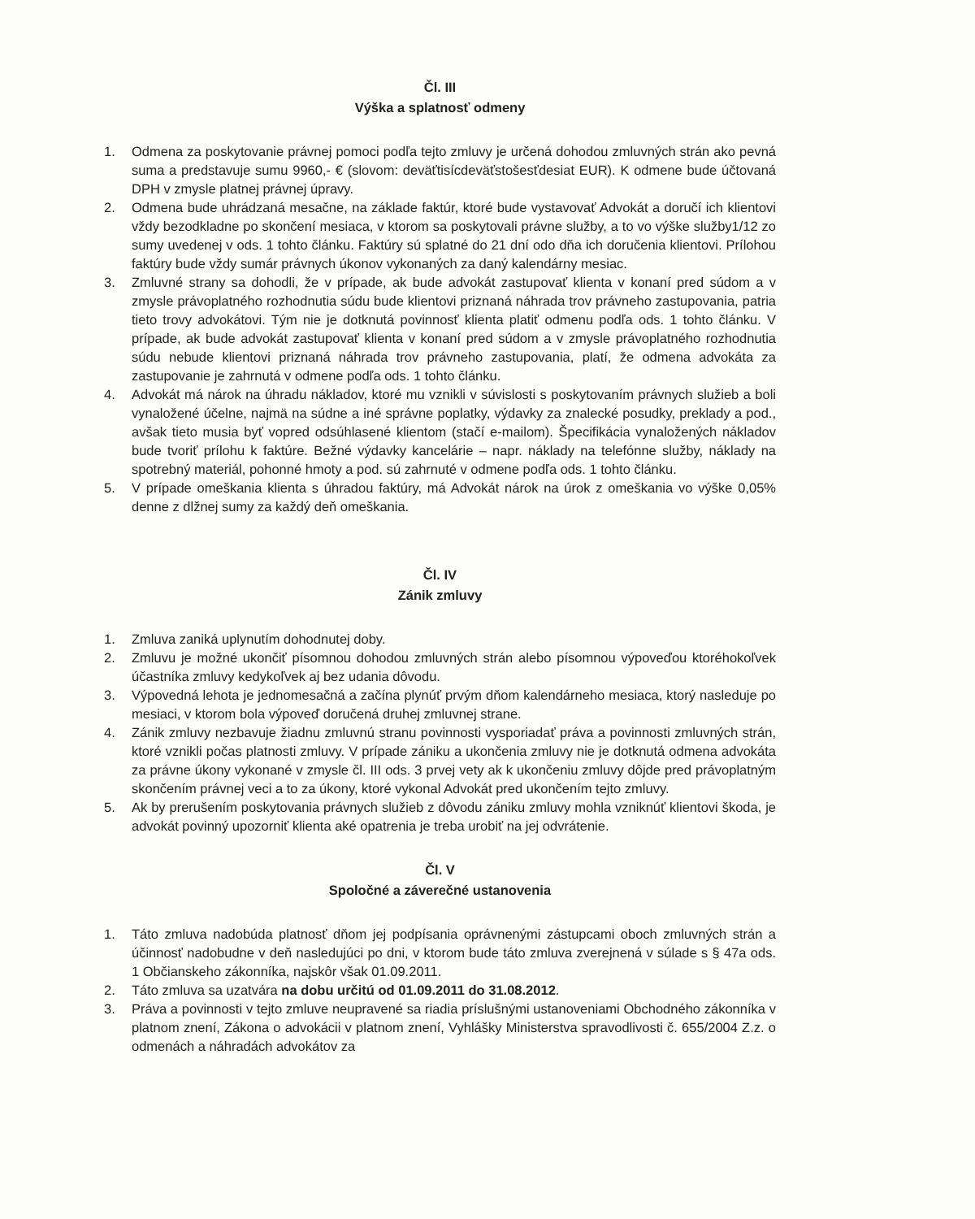Čl. III
Výška a splatnosť odmeny
1. Odmena za poskytovanie právnej pomoci podľa tejto zmluvy je určená dohodou zmluvných strán ako pevná suma a predstavuje sumu 9960,- € (slovom: deväťtisícdeväťstošesťdesiat EUR). K odmene bude účtovaná DPH v zmysle platnej právnej úpravy.
2. Odmena bude uhrádzaná mesačne, na základe faktúr, ktoré bude vystavovať Advokát a doručí ich klientovi vždy bezodkladne po skončení mesiaca, v ktorom sa poskytovali právne služby, a to vo výške služby1/12 zo sumy uvedenej v ods. 1 tohto článku. Faktúry sú splatné do 21 dní odo dňa ich doručenia klientovi. Prílohou faktúry bude vždy sumár právnych úkonov vykonaných za daný kalendárny mesiac.
3. Zmluvné strany sa dohodli, že v prípade, ak bude advokát zastupovať klienta v konaní pred súdom a v zmysle právoplatného rozhodnutia súdu bude klientovi priznaná náhrada trov právneho zastupovania, patria tieto trovy advokátovi. Tým nie je dotknutá povinnosť klienta platiť odmenu podľa ods. 1 tohto článku. V prípade, ak bude advokát zastupovať klienta v konaní pred súdom a v zmysle právoplatného rozhodnutia súdu nebude klientovi priznaná náhrada trov právneho zastupovania, platí, že odmena advokáta za zastupovanie je zahrnutá v odmene podľa ods. 1 tohto článku.
4. Advokát má nárok na úhradu nákladov, ktoré mu vznikli v súvislosti s poskytovaním právnych služieb a boli vynaložené účelne, najmä na súdne a iné správne poplatky, výdavky za znalecké posudky, preklady a pod., avšak tieto musia byť vopred odsúhlasené klientom (stačí e-mailom). Špecifikácia vynaložených nákladov bude tvoriť prílohu k faktúre. Bežné výdavky kancelárie – napr. náklady na telefónne služby, náklady na spotrebný materiál, pohonné hmoty a pod. sú zahrnuté v odmene podľa ods. 1 tohto článku.
5. V prípade omeškania klienta s úhradou faktúry, má Advokát nárok na úrok z omeškania vo výške 0,05% denne z dlžnej sumy za každý deň omeškania.
Čl. IV
Zánik zmluvy
1. Zmluva zaniká uplynutím dohodnutej doby.
2. Zmluvu je možné ukončiť písomnou dohodou zmluvných strán alebo písomnou výpoveďou ktoréhokoľvek účastníka zmluvy kedykoľvek aj bez udania dôvodu.
3. Výpovedná lehota je jednomesačná a začína plynúť prvým dňom kalendárneho mesiaca, ktorý nasleduje po mesiaci, v ktorom bola výpoveď doručená druhej zmluvnej strane.
4. Zánik zmluvy nezbavuje žiadnu zmluvnú stranu povinnosti vysporiadať práva a povinnosti zmluvných strán, ktoré vznikli počas platnosti zmluvy. V prípade zániku a ukončenia zmluvy nie je dotknutá odmena advokáta za právne úkony vykonané v zmysle čl. III ods. 3 prvej vety ak k ukončeniu zmluvy dôjde pred právoplatným skončením právnej veci a to za úkony, ktoré vykonal Advokát pred ukončením tejto zmluvy.
5. Ak by prerušením poskytovania právnych služieb z dôvodu zániku zmluvy mohla vzniknúť klientovi škoda, je advokát povinný upozorniť klienta aké opatrenia je treba urobiť na jej odvrátenie.
Čl. V
Spoločné a záverečné ustanovenia
1. Táto zmluva nadobúda platnosť dňom jej podpísania oprávnenými zástupcami oboch zmluvných strán a účinnosť nadobudne v deň nasledujúci po dni, v ktorom bude táto zmluva zverejnená v súlade s § 47a ods. 1 Občianskeho zákonníka, najskôr však 01.09.2011.
2. Táto zmluva sa uzatvára na dobu určitú od 01.09.2011 do 31.08.2012.
3. Práva a povinnosti v tejto zmluve neupravené sa riadia príslušnými ustanoveniami Obchodného zákonníka v platnom znení, Zákona o advokácii v platnom znení, Vyhlášky Ministerstva spravodlivosti č. 655/2004 Z.z. o odmenách a náhradách advokátov za